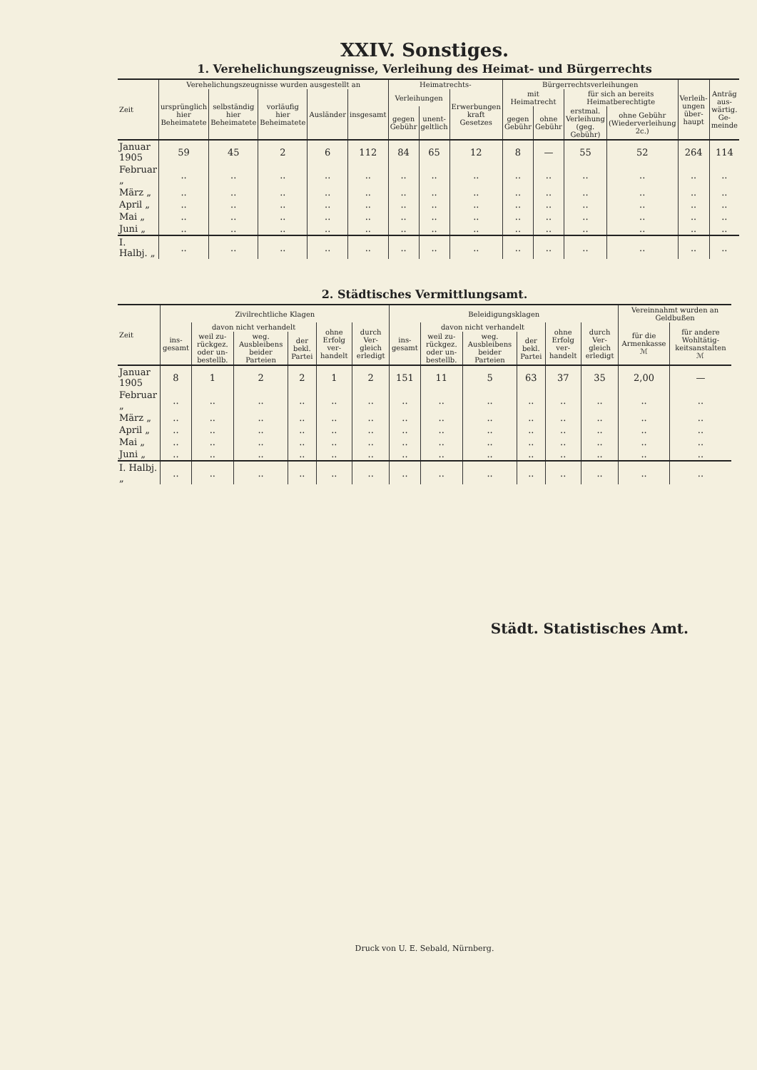XXIV. Sonstiges.
1. Verehelichungszeugnisse, Verleihung des Heimat- und Bürgerrechts
| Zeit | Verehelichungszeugnisse wurden ausgestellt an | | | | | Heimatrechts- | | | Bürgerrechtsverleihungen | | | | Verleih­ungen über­haupt | Anträg aus­wärtig. Ge­meinde |
| --- | --- | --- | --- | --- | --- | --- | --- | --- | --- | --- | --- | --- | --- | --- |
| | ursprünglich hier Beheimatete | selbständig hier Beheimatete | vorläufig hier Beheimatete | Ausländer | insgesamt | Verleihungen | | Erwerbungen kraft Gesetzes | mit Heimatrecht | | für sich an bereits Heimatberechtigte | | | |
| | | | | | | gegen Gebühr | unent­geltlich | | gegen Gebühr | ohne Gebühr | erstmal. Verleihung (geg. Gebühr) | ohne Gebühr (Wiederverleihung 2c.) | | |
| Januar 1905 | 59 | 45 | 2 | 6 | 112 | 84 | 65 | 12 | 8 | — | 55 | 52 | 264 | 114 |
| Februar „ | .. | .. | .. | .. | .. | .. | .. | .. | .. | .. | .. | .. | .. | .. |
| März „ | .. | .. | .. | .. | .. | .. | .. | .. | .. | .. | .. | .. | .. | .. |
| April „ | .. | .. | .. | .. | .. | .. | .. | .. | .. | .. | .. | .. | .. | .. |
| Mai „ | .. | .. | .. | .. | .. | .. | .. | .. | .. | .. | .. | .. | .. | .. |
| Juni „ | .. | .. | .. | .. | .. | .. | .. | .. | .. | .. | .. | .. | .. | .. |
| I. Halbj. „ | .. | .. | .. | .. | .. | .. | .. | .. | .. | .. | .. | .. | .. | .. |
2. Städtisches Vermittlungsamt.
| Zeit | Zivilrechtliche Klagen | | | | | | Beleidigungsklagen | | | | | | Vereinnahmt wurden an Geldbußen | |
| --- | --- | --- | --- | --- | --- | --- | --- | --- | --- | --- | --- | --- | --- | --- |
| | ins­gesamt | davon nicht verhandelt | | | ohne Erfolg ver­handelt | durch Ver­gleich erledigt | ins­gesamt | davon nicht verhandelt | | | ohne Erfolg ver­handelt | durch Ver­gleich erledigt | für die Armenkasse ℳ | für andere Wohltätig­keitsanstalten ℳ |
| | | weil zu­rückgez. oder un­bestellb. | weg. Ausbleibens beider Parteien | der bekl. Partei | | | | weil zu­rückgez. oder un­bestellb. | weg. Ausbleibens beider Parteien | der bekl. Partei | | | | |
| Januar 1905 | 8 | 1 | 2 | 2 | 1 | 2 | 151 | 11 | 5 | 63 | 37 | 35 | 2,00 | — |
| Februar „ | .. | .. | .. | .. | .. | .. | .. | .. | .. | .. | .. | .. | .. | .. |
| März „ | .. | .. | .. | .. | .. | .. | .. | .. | .. | .. | .. | .. | .. | .. |
| April „ | .. | .. | .. | .. | .. | .. | .. | .. | .. | .. | .. | .. | .. | .. |
| Mai „ | .. | .. | .. | .. | .. | .. | .. | .. | .. | .. | .. | .. | .. | .. |
| Juni „ | .. | .. | .. | .. | .. | .. | .. | .. | .. | .. | .. | .. | .. | .. |
| I. Halbj. „ | .. | .. | .. | .. | .. | .. | .. | .. | .. | .. | .. | .. | .. | .. |
Städt. Statistisches Amt.
Druck von U. E. Sebald, Nürnberg.